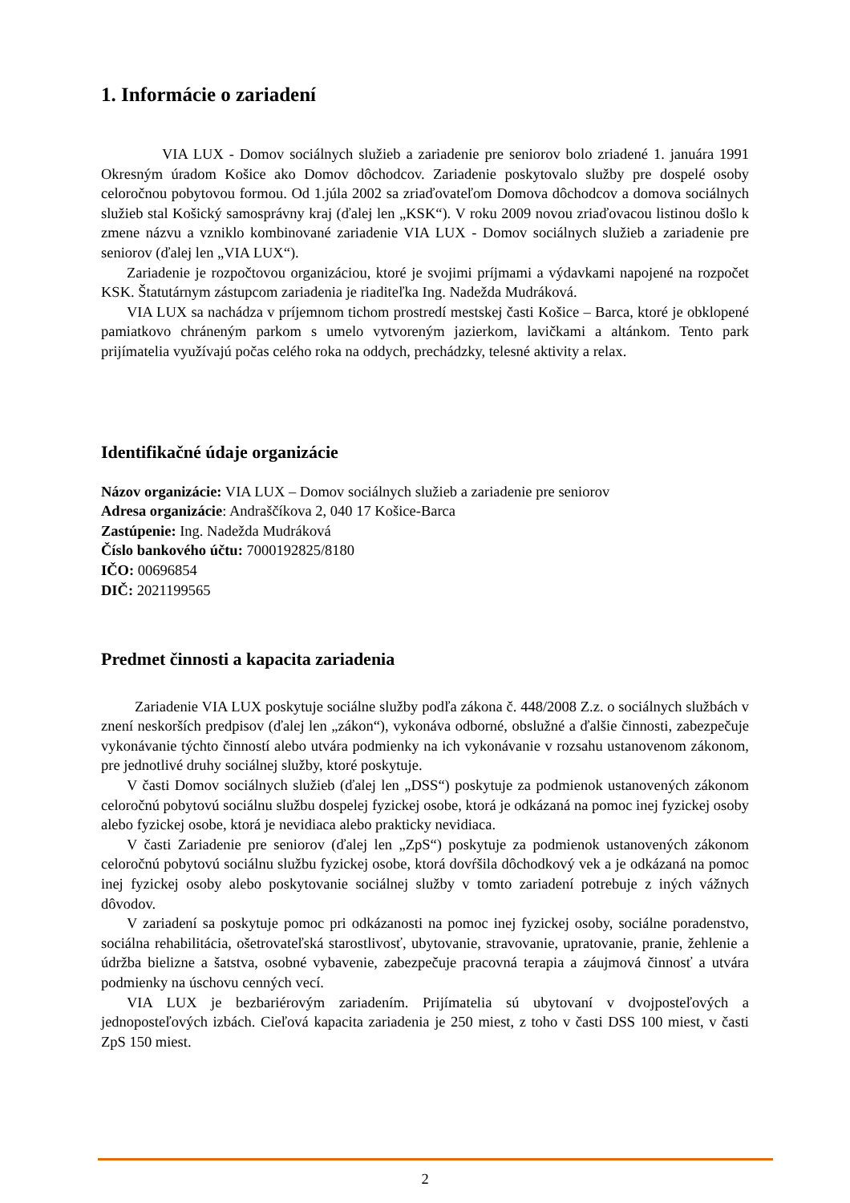1. Informácie o zariadení
VIA LUX - Domov sociálnych služieb a zariadenie pre seniorov bolo zriadené 1. januára 1991 Okresným úradom Košice ako Domov dôchodcov. Zariadenie poskytovalo služby pre dospelé osoby celoročnou pobytovou formou. Od 1.júla 2002 sa zriaďovateľom Domova dôchodcov a domova sociálnych služieb stal Košický samosprávny kraj (ďalej len „KSK“). V roku 2009 novou zriaďovacou listinou došlo k zmene názvu a vzniklo kombinované zariadenie VIA LUX - Domov sociálnych služieb a zariadenie pre seniorov (ďalej len „VIA LUX“).
Zariadenie je rozpočtovou organizáciou, ktoré je svojimi príjmami a výdavkami napojené na rozpočet KSK. Štatutárnym zástupcom zariadenia je riaditeľka Ing. Nadežda Mudráková.
VIA LUX sa nachádza v príjemnom tichom prostredí mestskej časti Košice – Barca, ktoré je obklopené pamiatkovo chráneným parkom s umelo vytvoreným jazierkom, lavičkami a altánkom. Tento park prijímatelia využívajú počas celého roka na oddych, prechádzky, telesné aktivity a relax.
Identifikačné údaje organizácie
Názov organizácie: VIA LUX – Domov sociálnych služieb a zariadenie pre seniorov
Adresa organizácie: Andraščíkova 2, 040 17 Košice-Barca
Zastúpenie: Ing. Nadežda Mudráková
Číslo bankového účtu: 7000192825/8180
IČO: 00696854
DIČ: 2021199565
Predmet činnosti a kapacita zariadenia
Zariadenie VIA LUX poskytuje sociálne služby podľa zákona č. 448/2008 Z.z. o sociálnych službách v znení neskorších predpisov (ďalej len „zákon“), vykonáva odborné, obslužné a ďalšie činnosti, zabezpečuje vykonávanie týchto činností alebo utvára podmienky na ich vykonávanie v rozsahu ustanovenom zákonom, pre jednotlivé druhy sociálnej služby, ktoré poskytuje.
V časti Domov sociálnych služieb (ďalej len „DSS“) poskytuje za podmienok ustanovených zákonom celoročnú pobytovú sociálnu službu dospelej fyzickej osobe, ktorá je odkázaná na pomoc inej fyzickej osoby alebo fyzickej osobe, ktorá je nevidiaca alebo prakticky nevidiaca.
V časti Zariadenie pre seniorov (ďalej len „ZpS“) poskytuje za podmienok ustanovených zákonom celoročnú pobytovú sociálnu službu fyzickej osobe, ktorá dovŕšila dôchodkový vek a je odkázaná na pomoc inej fyzickej osoby alebo poskytovanie sociálnej služby v tomto zariadení potrebuje z iných vážnych dôvodov.
V zariadení sa poskytuje pomoc pri odkázanosti na pomoc inej fyzickej osoby, sociálne poradenstvo, sociálna rehabilitácia, ošetrovateľská starostlivosť, ubytovanie, stravovanie, upratovanie, pranie, žehlenie a údržba bielizne a šatstva, osobné vybavenie, zabezpečuje pracovná terapia a záujmová činnosť a utvára podmienky na úschovu cenných vecí.
VIA LUX je bezbariérovým zariadením. Prijímatelia sú ubytovaní v dvojposteľových a jednoposteľových izbách. Cieľová kapacita zariadenia je 250 miest, z toho v časti DSS 100 miest, v časti ZpS 150 miest.
2